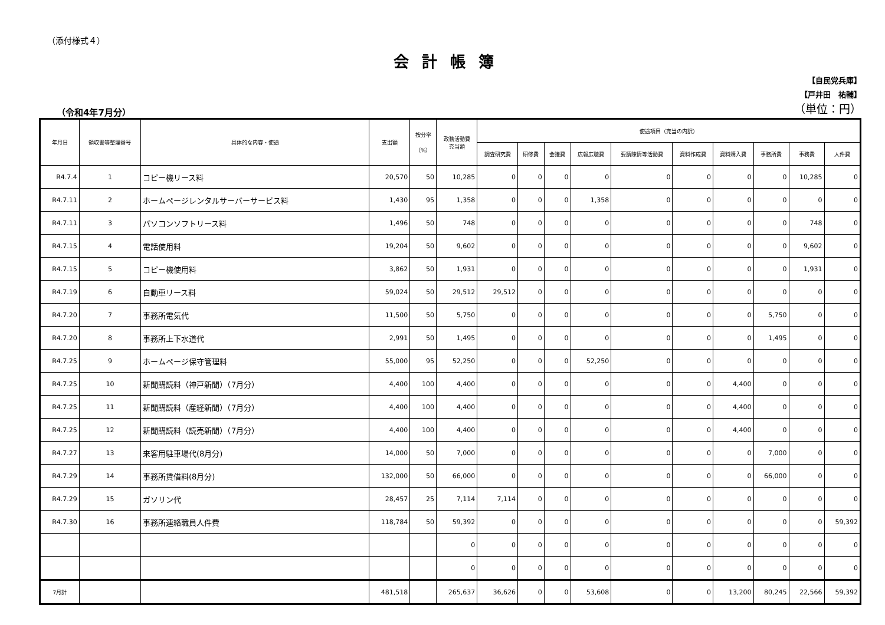（添付様式４）
会計帳簿
（令和4年7月分）
【自民党兵庫】
【戸井田　祐輔】
（単位：円）
| 年月日 | 領収書等整理番号 | 具体的な内容・使途 | 支出額 | 按分率 （%） | 政務活動費 充当額 | 使途項目（充当の内訳） | | | | | | | | | |
| --- | --- | --- | --- | --- | --- | --- | --- | --- | --- | --- | --- | --- | --- | --- | --- |
| | | | | | | 調査研究費 | 研修費 | 会議費 | 広報広聴費 | 要請陳情等活動費 | 資料作成費 | 資料購入費 | 事務所費 | 事務費 | 人件費 |
| R4.7.4 | 1 | コピー機リース料 | 20,570 | 50 | 10,285 | 0 | 0 | 0 | 0 | 0 | 0 | 0 | 0 | 10,285 | 0 |
| R4.7.11 | 2 | ホームページレンタルサーバーサービス料 | 1,430 | 95 | 1,358 | 0 | 0 | 0 | 1,358 | 0 | 0 | 0 | 0 | 0 | 0 |
| R4.7.11 | 3 | パソコンソフトリース料 | 1,496 | 50 | 748 | 0 | 0 | 0 | 0 | 0 | 0 | 0 | 0 | 748 | 0 |
| R4.7.15 | 4 | 電話使用料 | 19,204 | 50 | 9,602 | 0 | 0 | 0 | 0 | 0 | 0 | 0 | 0 | 9,602 | 0 |
| R4.7.15 | 5 | コピー機使用料 | 3,862 | 50 | 1,931 | 0 | 0 | 0 | 0 | 0 | 0 | 0 | 0 | 1,931 | 0 |
| R4.7.19 | 6 | 自動車リース料 | 59,024 | 50 | 29,512 | 29,512 | 0 | 0 | 0 | 0 | 0 | 0 | 0 | 0 | 0 |
| R4.7.20 | 7 | 事務所電気代 | 11,500 | 50 | 5,750 | 0 | 0 | 0 | 0 | 0 | 0 | 0 | 5,750 | 0 | 0 |
| R4.7.20 | 8 | 事務所上下水道代 | 2,991 | 50 | 1,495 | 0 | 0 | 0 | 0 | 0 | 0 | 0 | 1,495 | 0 | 0 |
| R4.7.25 | 9 | ホームページ保守管理料 | 55,000 | 95 | 52,250 | 0 | 0 | 0 | 52,250 | 0 | 0 | 0 | 0 | 0 | 0 |
| R4.7.25 | 10 | 新聞購読料（神戸新聞）（7月分） | 4,400 | 100 | 4,400 | 0 | 0 | 0 | 0 | 0 | 0 | 4,400 | 0 | 0 | 0 |
| R4.7.25 | 11 | 新聞購読料（産経新聞）（7月分） | 4,400 | 100 | 4,400 | 0 | 0 | 0 | 0 | 0 | 0 | 4,400 | 0 | 0 | 0 |
| R4.7.25 | 12 | 新聞購読料（読売新聞）（7月分） | 4,400 | 100 | 4,400 | 0 | 0 | 0 | 0 | 0 | 0 | 4,400 | 0 | 0 | 0 |
| R4.7.27 | 13 | 来客用駐車場代(8月分) | 14,000 | 50 | 7,000 | 0 | 0 | 0 | 0 | 0 | 0 | 0 | 7,000 | 0 | 0 |
| R4.7.29 | 14 | 事務所賃借料(8月分) | 132,000 | 50 | 66,000 | 0 | 0 | 0 | 0 | 0 | 0 | 0 | 66,000 | 0 | 0 |
| R4.7.29 | 15 | ガソリン代 | 28,457 | 25 | 7,114 | 7,114 | 0 | 0 | 0 | 0 | 0 | 0 | 0 | 0 | 0 |
| R4.7.30 | 16 | 事務所連絡職員人件費 | 118,784 | 50 | 59,392 | 0 | 0 | 0 | 0 | 0 | 0 | 0 | 0 | 0 | 59,392 |
| | | | | | 0 | 0 | 0 | 0 | 0 | 0 | 0 | 0 | 0 | 0 | 0 |
| | | | | | 0 | 0 | 0 | 0 | 0 | 0 | 0 | 0 | 0 | 0 | 0 |
| 7月計 | | | 481,518 | | 265,637 | 36,626 | 0 | 0 | 53,608 | 0 | 0 | 13,200 | 80,245 | 22,566 | 59,392 |